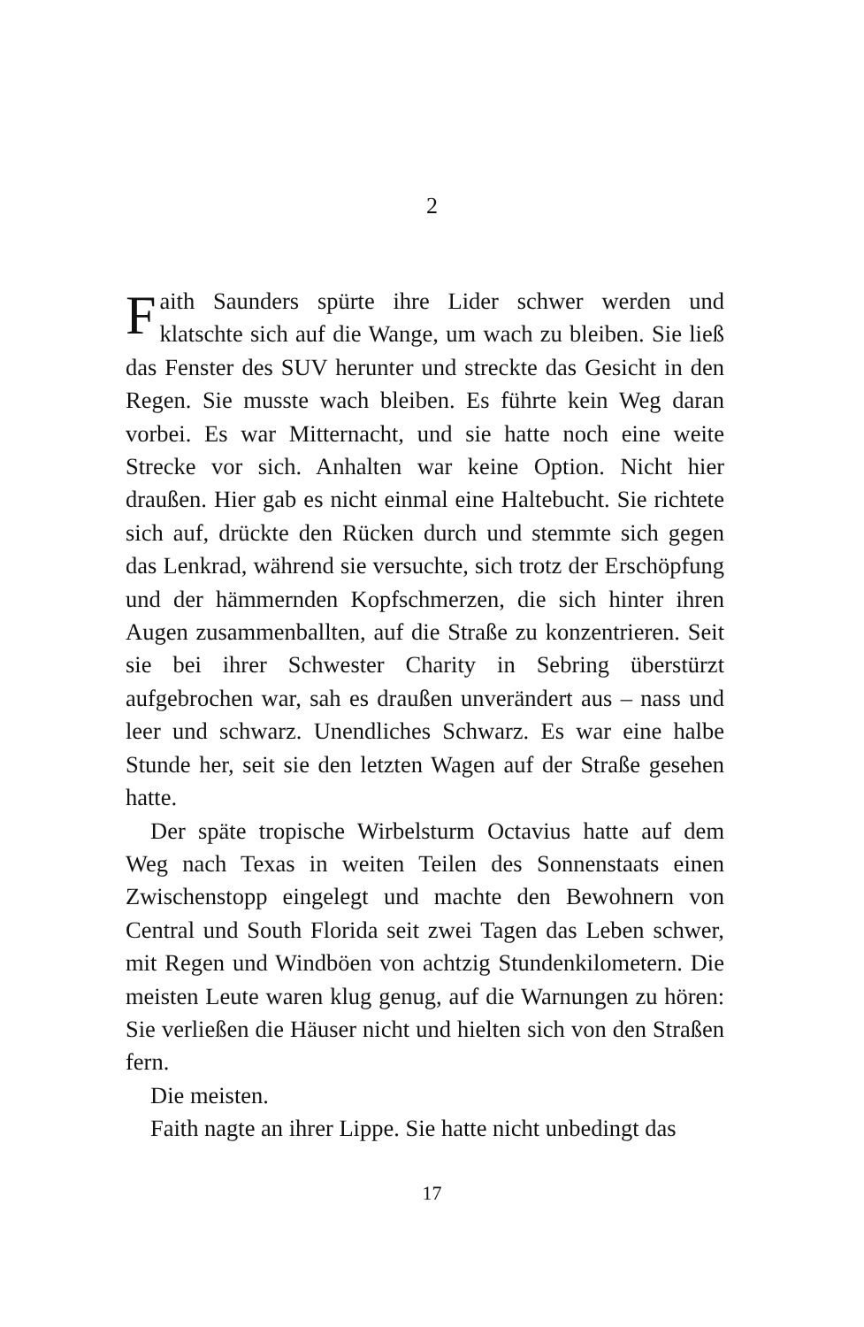2
Faith Saunders spürte ihre Lider schwer werden und klatschte sich auf die Wange, um wach zu bleiben. Sie ließ das Fenster des SUV herunter und streckte das Gesicht in den Regen. Sie musste wach bleiben. Es führte kein Weg daran vorbei. Es war Mitternacht, und sie hatte noch eine weite Strecke vor sich. Anhalten war keine Option. Nicht hier draußen. Hier gab es nicht einmal eine Haltebucht. Sie richtete sich auf, drückte den Rücken durch und stemmte sich gegen das Lenkrad, während sie versuchte, sich trotz der Erschöpfung und der hämmernden Kopfschmerzen, die sich hinter ihren Augen zusammenballten, auf die Straße zu konzentrieren. Seit sie bei ihrer Schwester Charity in Sebring überstürzt aufgebrochen war, sah es draußen unverändert aus – nass und leer und schwarz. Unendliches Schwarz. Es war eine halbe Stunde her, seit sie den letzten Wagen auf der Straße gesehen hatte.
Der späte tropische Wirbelsturm Octavius hatte auf dem Weg nach Texas in weiten Teilen des Sonnenstaats einen Zwischenstopp eingelegt und machte den Bewohnern von Central und South Florida seit zwei Tagen das Leben schwer, mit Regen und Windböen von achtzig Stundenkilometern. Die meisten Leute waren klug genug, auf die Warnungen zu hören: Sie verließen die Häuser nicht und hielten sich von den Straßen fern.
Die meisten.
Faith nagte an ihrer Lippe. Sie hatte nicht unbedingt das
17